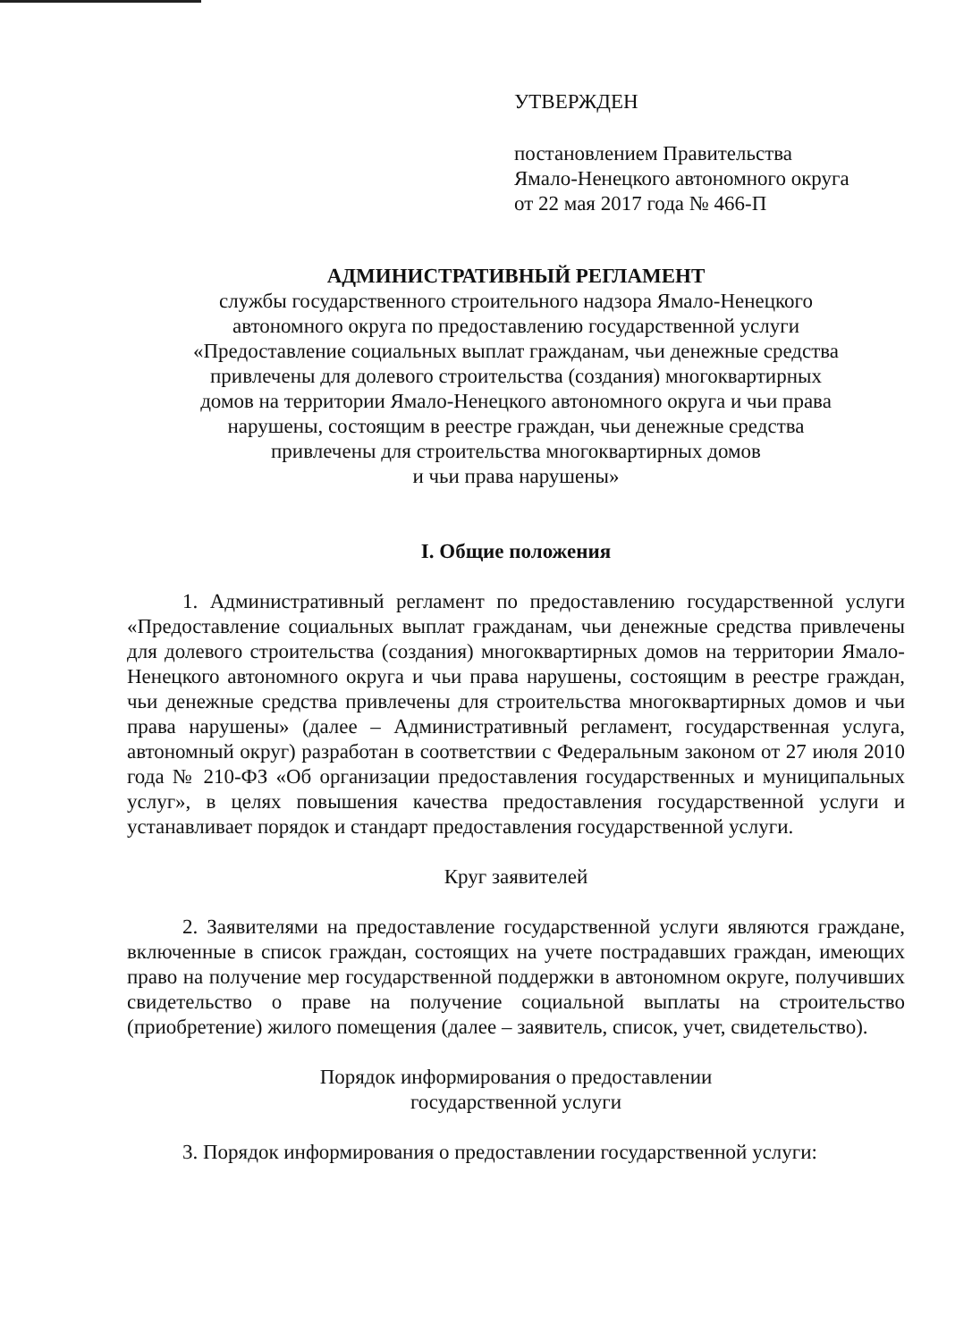УТВЕРЖДЕН
постановлением Правительства
Ямало-Ненецкого автономного округа
от 22 мая 2017 года № 466-П
АДМИНИСТРАТИВНЫЙ РЕГЛАМЕНТ
службы государственного строительного надзора Ямало-Ненецкого
автономного округа по предоставлению государственной услуги
«Предоставление социальных выплат гражданам, чьи денежные средства
привлечены для долевого строительства (создания) многоквартирных
домов на территории Ямало-Ненецкого автономного округа и чьи права
нарушены, состоящим в реестре граждан, чьи денежные средства
привлечены для строительства многоквартирных домов
и чьи права нарушены»
I. Общие положения
1. Административный регламент по предоставлению государственной услуги «Предоставление социальных выплат гражданам, чьи денежные средства привлечены для долевого строительства (создания) многоквартирных домов на территории Ямало-Ненецкого автономного округа и чьи права нарушены, состоящим в реестре граждан, чьи денежные средства привлечены для строительства многоквартирных домов и чьи права нарушены» (далее – Административный регламент, государственная услуга, автономный округ) разработан в соответствии с Федеральным законом от 27 июля 2010 года № 210-ФЗ «Об организации предоставления государственных и муниципальных услуг», в целях повышения качества предоставления государственной услуги и устанавливает порядок и стандарт предоставления государственной услуги.
Круг заявителей
2. Заявителями на предоставление государственной услуги являются граждане, включенные в список граждан, состоящих на учете пострадавших граждан, имеющих право на получение мер государственной поддержки в автономном округе, получивших свидетельство о праве на получение социальной выплаты на строительство (приобретение) жилого помещения (далее – заявитель, список, учет, свидетельство).
Порядок информирования о предоставлении
государственной услуги
3. Порядок информирования о предоставлении государственной услуги: